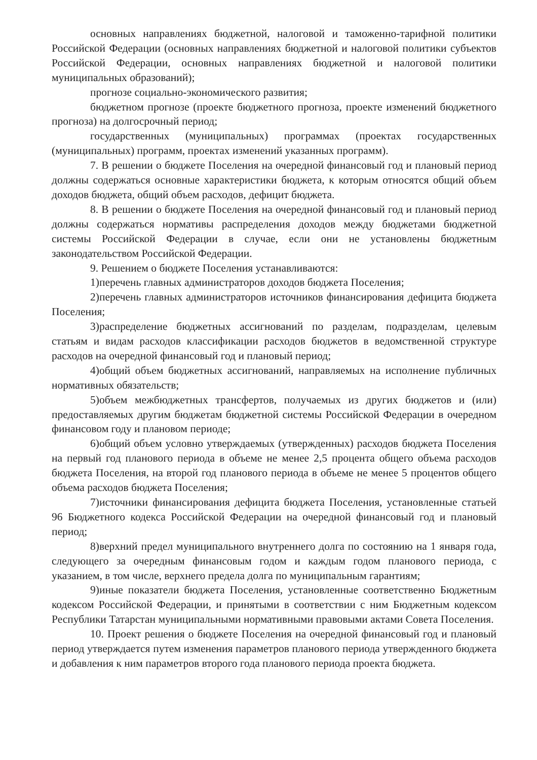основных направлениях бюджетной, налоговой и таможенно-тарифной политики Российской Федерации (основных направлениях бюджетной и налоговой политики субъектов Российской Федерации, основных направлениях бюджетной и налоговой политики муниципальных образований);
прогнозе социально-экономического развития;
бюджетном прогнозе (проекте бюджетного прогноза, проекте изменений бюджетного прогноза) на долгосрочный период;
государственных (муниципальных) программах (проектах государственных (муниципальных) программ, проектах изменений указанных программ).
7. В решении о бюджете Поселения на очередной финансовый год и плановый период должны содержаться основные характеристики бюджета, к которым относятся общий объем доходов бюджета, общий объем расходов, дефицит бюджета.
8. В решении о бюджете Поселения на очередной финансовый год и плановый период должны содержаться нормативы распределения доходов между бюджетами бюджетной системы Российской Федерации в случае, если они не установлены бюджетным законодательством Российской Федерации.
9. Решением о бюджете Поселения устанавливаются:
1)перечень главных администраторов доходов бюджета Поселения;
2)перечень главных администраторов источников финансирования дефицита бюджета Поселения;
3)распределение бюджетных ассигнований по разделам, подразделам, целевым статьям и видам расходов классификации расходов бюджетов в ведомственной структуре расходов на очередной финансовый год и плановый период;
4)общий объем бюджетных ассигнований, направляемых на исполнение публичных нормативных обязательств;
5)объем межбюджетных трансфертов, получаемых из других бюджетов и (или) предоставляемых другим бюджетам бюджетной системы Российской Федерации в очередном финансовом году и плановом периоде;
6)общий объем условно утверждаемых (утвержденных) расходов бюджета Поселения на первый год планового периода в объеме не менее 2,5 процента общего объема расходов бюджета Поселения, на второй год планового периода в объеме не менее 5 процентов общего объема расходов бюджета Поселения;
7)источники финансирования дефицита бюджета Поселения, установленные статьей 96 Бюджетного кодекса Российской Федерации на очередной финансовый год и плановый период;
8)верхний предел муниципального внутреннего долга по состоянию на 1 января года, следующего за очередным финансовым годом и каждым годом планового периода, с указанием, в том числе, верхнего предела долга по муниципальным гарантиям;
9)иные показатели бюджета Поселения, установленные соответственно Бюджетным кодексом Российской Федерации, и принятыми в соответствии с ним Бюджетным кодексом Республики Татарстан муниципальными нормативными правовыми актами Совета Поселения.
10. Проект решения о бюджете Поселения на очередной финансовый год и плановый период утверждается путем изменения параметров планового периода утвержденного бюджета и добавления к ним параметров второго года планового периода проекта бюджета.